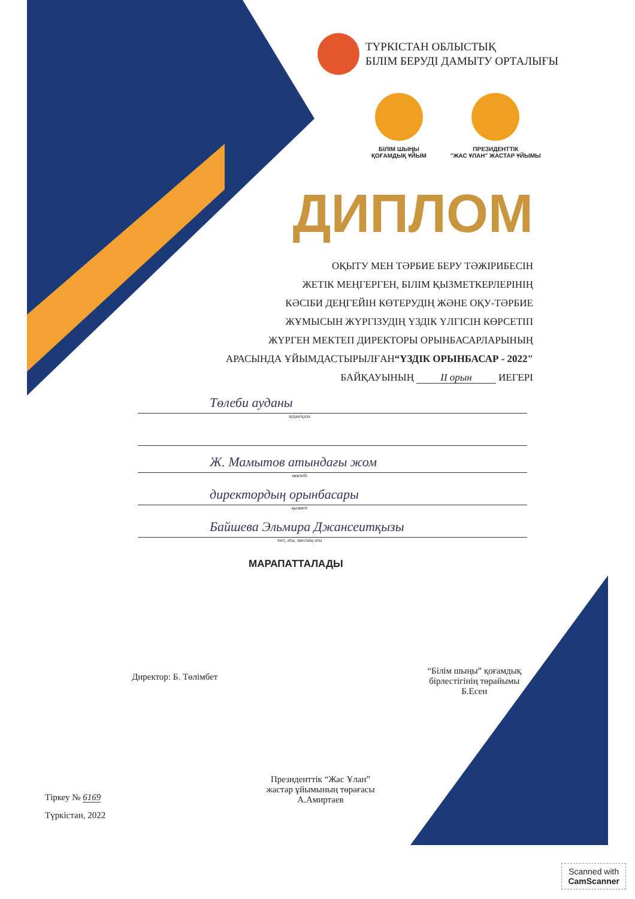ТҮРКІСТАН ОБЛЫСТЫҚ
БІЛІМ БЕРУДІ ДАМЫТУ ОРТАЛЫҒЫ
БІЛІМ ШЫҢЫ
ҚОҒАМДЫҚ ҰЙЫМ
ПРЕЗИДЕНТТІК
"ЖАС ҰЛАН" ЖАСТАР ҰЙЫМЫ
ДИПЛОМ
ОҚЫТУ МЕН ТӘРБИЕ БЕРУ ТӘЖІРИБЕСІН
ЖЕТІК МЕҢГЕРГЕН, БІЛІМ ҚЫЗМЕТКЕРЛЕРІНІҢ
КӘСІБИ ДЕҢГЕЙІН КӨТЕРУДІҢ ЖӘНЕ ОҚУ-ТӘРБИЕ
ЖҰМЫСЫН ЖҮРГІЗУДІҢ ҮЗДІК ҮЛГІСІН КӨРСЕТІП
ЖҮРГЕН МЕКТЕП ДИРЕКТОРЫ ОРЫНБАСАРЛАРЫНЫҢ
АРАСЫНДА ҰЙЫМДАСТЫРЫЛҒАН“ҮЗДІК ОРЫНБАСАР - 2022"
БАЙҚАУЫНЫҢ II орын ИЕГЕРІ
Төлеби ауданы
аудан/қала
Ж. Мамытов атындағы жом
мектебі
директордың орынбасары
қызметі
Байшева Эльмира Джансеитқызы
тегі, аты, әкесінің аты
МАРАПАТТАЛАДЫ
Директор: Б. Төлімбет
“Білім шыңы” қоғамдық
бірлестігінің төрайымы
Б.Есен
Президенттік “Жас Ұлан”
жастар ұйымының төрағасы
А.Амиртаев
Тіркеу № 6169
Түркістан, 2022
Scanned with
CamScanner